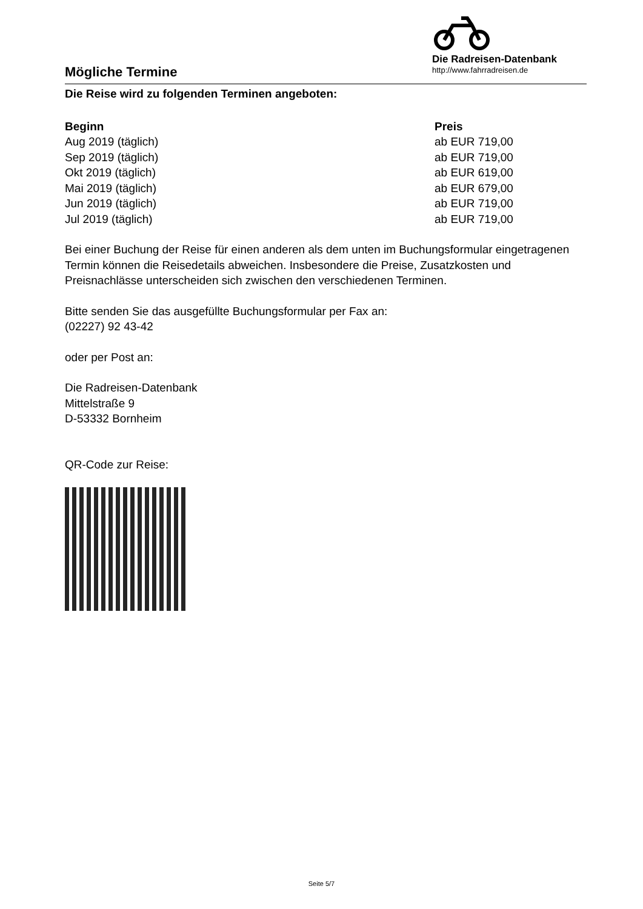Mögliche Termine
Die Radreisen-Datenbank
http://www.fahrradreisen.de
Die Reise wird zu folgenden Terminen angeboten:
| Beginn | Preis |
| --- | --- |
| Aug 2019 (täglich) | ab EUR 719,00 |
| Sep 2019 (täglich) | ab EUR 719,00 |
| Okt 2019 (täglich) | ab EUR 619,00 |
| Mai 2019 (täglich) | ab EUR 679,00 |
| Jun 2019 (täglich) | ab EUR 719,00 |
| Jul 2019 (täglich) | ab EUR 719,00 |
Bei einer Buchung der Reise für einen anderen als dem unten im Buchungsformular eingetragenen Termin können die Reisedetails abweichen. Insbesondere die Preise, Zusatzkosten und Preisnachlässe unterscheiden sich zwischen den verschiedenen Terminen.
Bitte senden Sie das ausgefüllte Buchungsformular per Fax an:
(02227) 92 43-42
oder per Post an:
Die Radreisen-Datenbank
Mittelstraße 9
D-53332 Bornheim
QR-Code zur Reise:
Seite 5/7